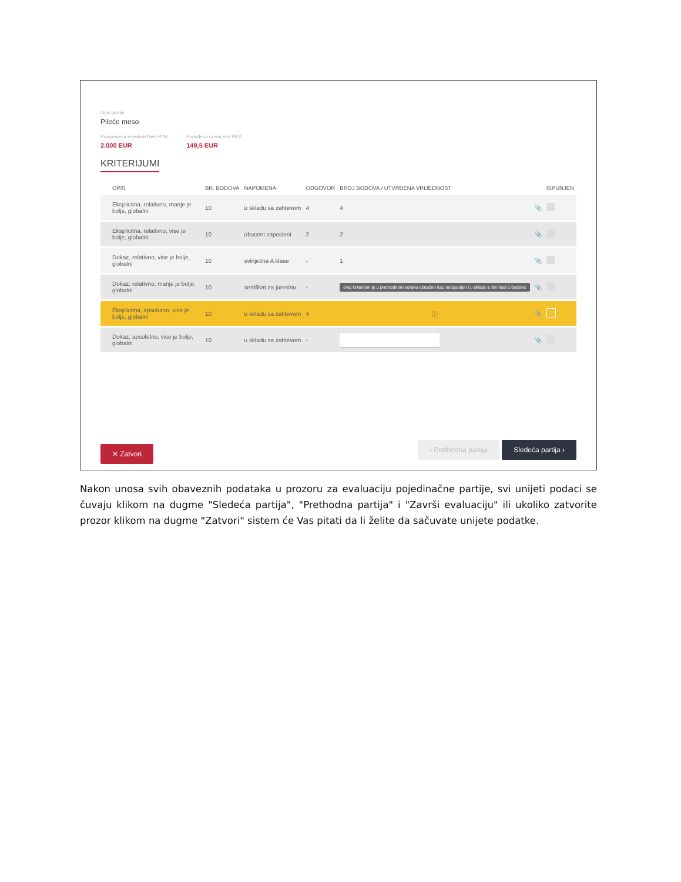Opis partije:
Pileće meso
Procijenjena vrijednost bez PDV:
2.000 EUR
Ponuđena cijena bez PDV:
149,5 EUR
KRITERIJUMI
| OPIS | BR. BODOVA | NAPOMENA | ODGOVOR | BROJ BODOVA / UTVRĐENA VRIJEDNOST | | ISPUNJEN |
| --- | --- | --- | --- | --- | --- | --- |
| Eksplicitna, relativno, manje je bolje, globalni | 10 | u skladu sa zahtevom | 4 | 4 | 📎 | |
| Eksplicitna, relativno, vise je bolje, globalni | 10 | obuceni zaposleni | 2 | 2 | 📎 | |
| Dokaz, relativno, vise je bolje, globalni | 10 | svinjetina A klase | - | 1 | 📎 | |
| Dokaz, relativno, manje je bolje, globalni | 10 | sertifikat za junetinu | - | ovaj kriterijum je u prethodnom koraku označen kao neispunjen i u skladu s tim nosi 0 bodova | 📎 | |
| Eksplicitna, apsolutno, vise je bolje, globalni | 10 | u skladu sa zahtevom | 4 | ⓘ | 📎 | |
| Dokaz, apsolutno, vise je bolje, globalni | 10 | u skladu sa zahtevom | - | | 📎 | |
✕ Zatvori ‹ Prethodna partija Sledeća partija ›
Nakon unosa svih obaveznih podataka u prozoru za evaluaciju pojedinačne partije, svi unijeti podaci se čuvaju klikom na dugme "Sledeća partija", "Prethodna partija" i "Završi evaluaciju" ili ukoliko zatvorite prozor klikom na dugme "Zatvori" sistem će Vas pitati da li želite da sačuvate unijete podatke.